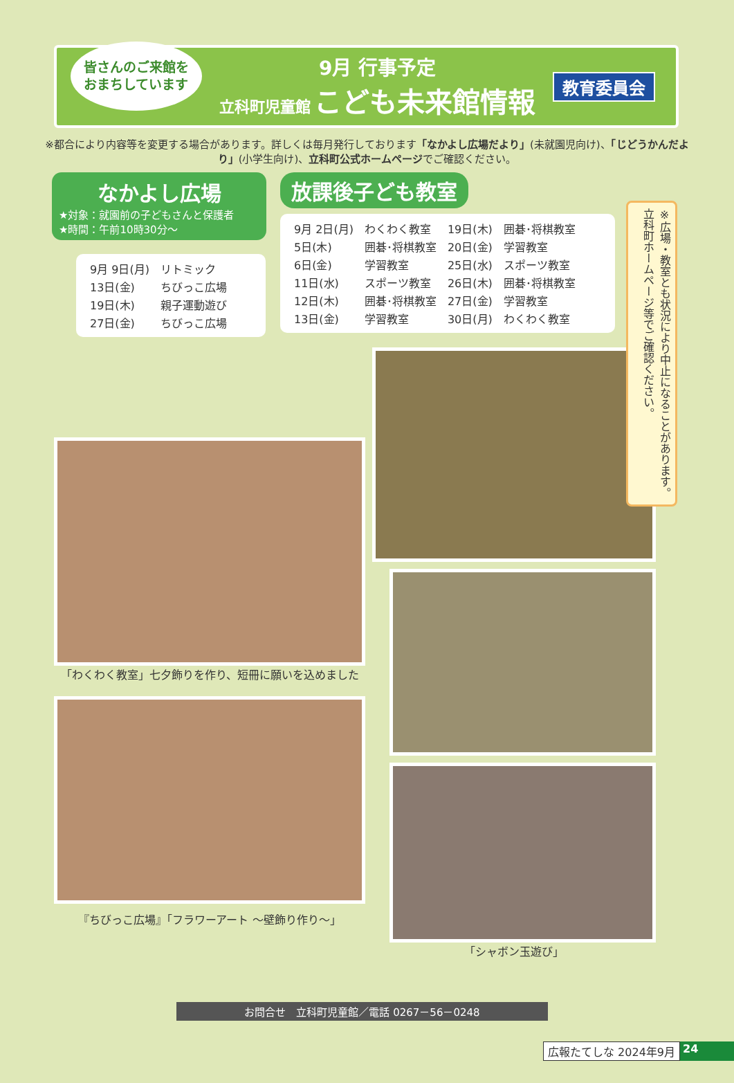皆さんのご来館を
おまちしています
9月 行事予定
立科町児童館 こども未来館情報
教育委員会
※都合により内容等を変更する場合があります。詳しくは毎月発行しております「なかよし広場だより」(未就園児向け)、「じどうかんだより」(小学生向け)、立科町公式ホームページでご確認ください。
なかよし広場
★対象：就園前の子どもさんと保護者
★時間：午前10時30分～
| 9月 9日(月) | リトミック |
| 13日(金) | ちびっこ広場 |
| 19日(木) | 親子運動遊び |
| 27日(金) | ちびっこ広場 |
放課後子ども教室
| 9月 2日(月) | わくわく教室 | 19日(木) | 囲碁･将棋教室 |
| 5日(木) | 囲碁･将棋教室 | 20日(金) | 学習教室 |
| 6日(金) | 学習教室 | 25日(水) | スポーツ教室 |
| 11日(水) | スポーツ教室 | 26日(木) | 囲碁･将棋教室 |
| 12日(木) | 囲碁･将棋教室 | 27日(金) | 学習教室 |
| 13日(金) | 学習教室 | 30日(月) | わくわく教室 |
※広場・教室とも状況により中止になることがあります。立科町ホームページ等でご確認ください。
「わくわく教室」七夕飾りを作り、短冊に願いを込めました
『ちびっこ広場』「フラワーアート ～壁飾り作り～」
「シャボン玉遊び」
お問合せ　立科町児童館／電話 0267－56－0248
広報たてしな 2024年9月 24